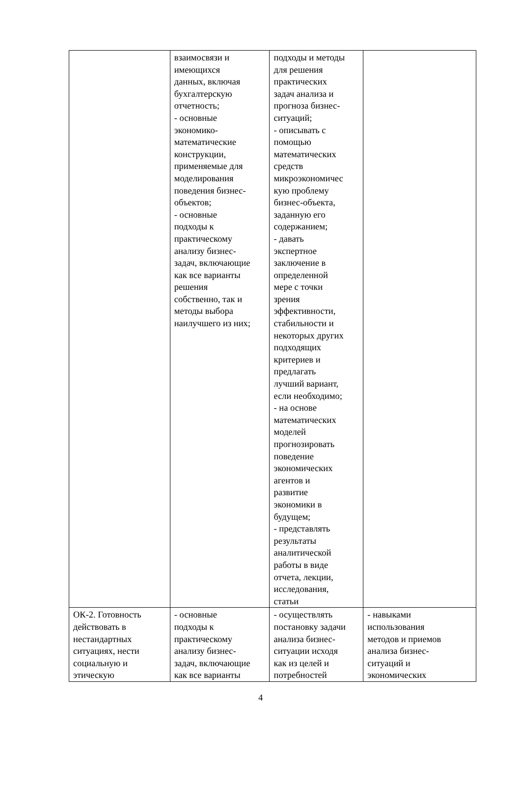| | взаимосвязи и имеющихся данных, включая бухгалтерскую отчетность; - основные экономико- математические конструкции, применяемые для моделирования поведения бизнес- объектов; - основные подходы к практическому анализу бизнес- задач, включающие как все варианты решения собственно, так и методы выбора наилучшего из них; | подходы и методы для решения практических задач анализа и прогноза бизнес- ситуаций; - описывать с помощью математических средств микроэкономичес кую проблему бизнес-объекта, заданную его содержанием; - давать экспертное заключение в определенной мере с точки зрения эффективности, стабильности и некоторых других подходящих критериев и предлагать лучший вариант, если необходимо; - на основе математических моделей прогнозировать поведение экономических агентов и развитие экономики в будущем; - представлять результаты аналитической работы в виде отчета, лекции, исследования, статьи | |
| ОК-2. Готовность действовать в нестандартных ситуациях, нести социальную и этическую | - основные подходы к практическому анализу бизнес- задач, включающие как все варианты | - осуществлять постановку задачи анализа бизнес- ситуации исходя как из целей и потребностей | - навыками использования методов и приемов анализа бизнес- ситуаций и экономических |
4